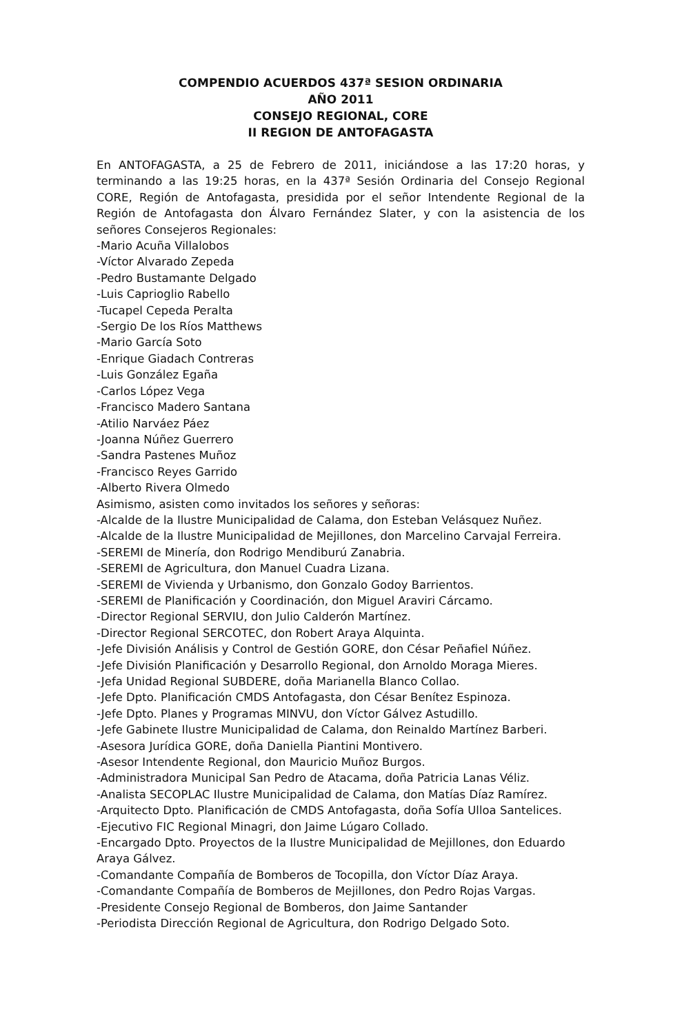COMPENDIO ACUERDOS 437ª SESION ORDINARIA
AÑO 2011
CONSEJO REGIONAL, CORE
II REGION DE ANTOFAGASTA
En ANTOFAGASTA, a 25 de Febrero de 2011, iniciándose a las 17:20 horas, y terminando a las 19:25 horas, en la 437ª Sesión Ordinaria del Consejo Regional CORE, Región de Antofagasta, presidida por el señor Intendente Regional de la Región de Antofagasta don Álvaro Fernández Slater, y con la asistencia de los señores Consejeros Regionales:
-Mario Acuña Villalobos
-Víctor Alvarado Zepeda
-Pedro Bustamante Delgado
-Luis Caprioglio Rabello
-Tucapel Cepeda Peralta
-Sergio De los Ríos Matthews
-Mario García Soto
-Enrique Giadach Contreras
-Luis González Egaña
-Carlos López Vega
-Francisco Madero Santana
-Atilio Narváez Páez
-Joanna Núñez Guerrero
-Sandra Pastenes Muñoz
-Francisco Reyes Garrido
-Alberto Rivera Olmedo
Asimismo, asisten como invitados los señores y señoras:
-Alcalde de la Ilustre Municipalidad de Calama, don Esteban Velásquez Nuñez.
-Alcalde de la Ilustre Municipalidad de Mejillones, don Marcelino Carvajal Ferreira.
-SEREMI de Minería, don Rodrigo Mendiburú Zanabria.
-SEREMI de Agricultura, don Manuel Cuadra Lizana.
-SEREMI de Vivienda y Urbanismo, don Gonzalo Godoy Barrientos.
-SEREMI de Planificación y Coordinación, don Miguel Araviri Cárcamo.
-Director Regional SERVIU, don Julio Calderón Martínez.
-Director Regional SERCOTEC, don Robert Araya Alquinta.
-Jefe División Análisis y Control de Gestión GORE, don César Peñafiel Núñez.
-Jefe División Planificación y Desarrollo Regional, don Arnoldo Moraga Mieres.
-Jefa Unidad Regional SUBDERE, doña Marianella Blanco Collao.
-Jefe Dpto. Planificación CMDS Antofagasta, don César Benítez Espinoza.
-Jefe Dpto. Planes y Programas MINVU, don Víctor Gálvez Astudillo.
-Jefe Gabinete Ilustre Municipalidad de Calama, don Reinaldo Martínez Barberi.
-Asesora Jurídica GORE, doña Daniella Piantini Montivero.
-Asesor Intendente Regional, don Mauricio Muñoz Burgos.
-Administradora Municipal San Pedro de Atacama, doña Patricia Lanas Véliz.
-Analista SECOPLAC Ilustre Municipalidad de Calama, don Matías Díaz Ramírez.
-Arquitecto Dpto. Planificación de CMDS Antofagasta, doña Sofía Ulloa Santelices.
-Ejecutivo FIC Regional Minagri, don Jaime Lúgaro Collado.
-Encargado Dpto. Proyectos de la Ilustre Municipalidad de Mejillones, don Eduardo Araya Gálvez.
-Comandante Compañía de Bomberos de Tocopilla, don Víctor Díaz Araya.
-Comandante Compañía de Bomberos de Mejillones, don Pedro Rojas Vargas.
-Presidente Consejo Regional de Bomberos, don Jaime Santander
-Periodista Dirección Regional de Agricultura, don Rodrigo Delgado Soto.